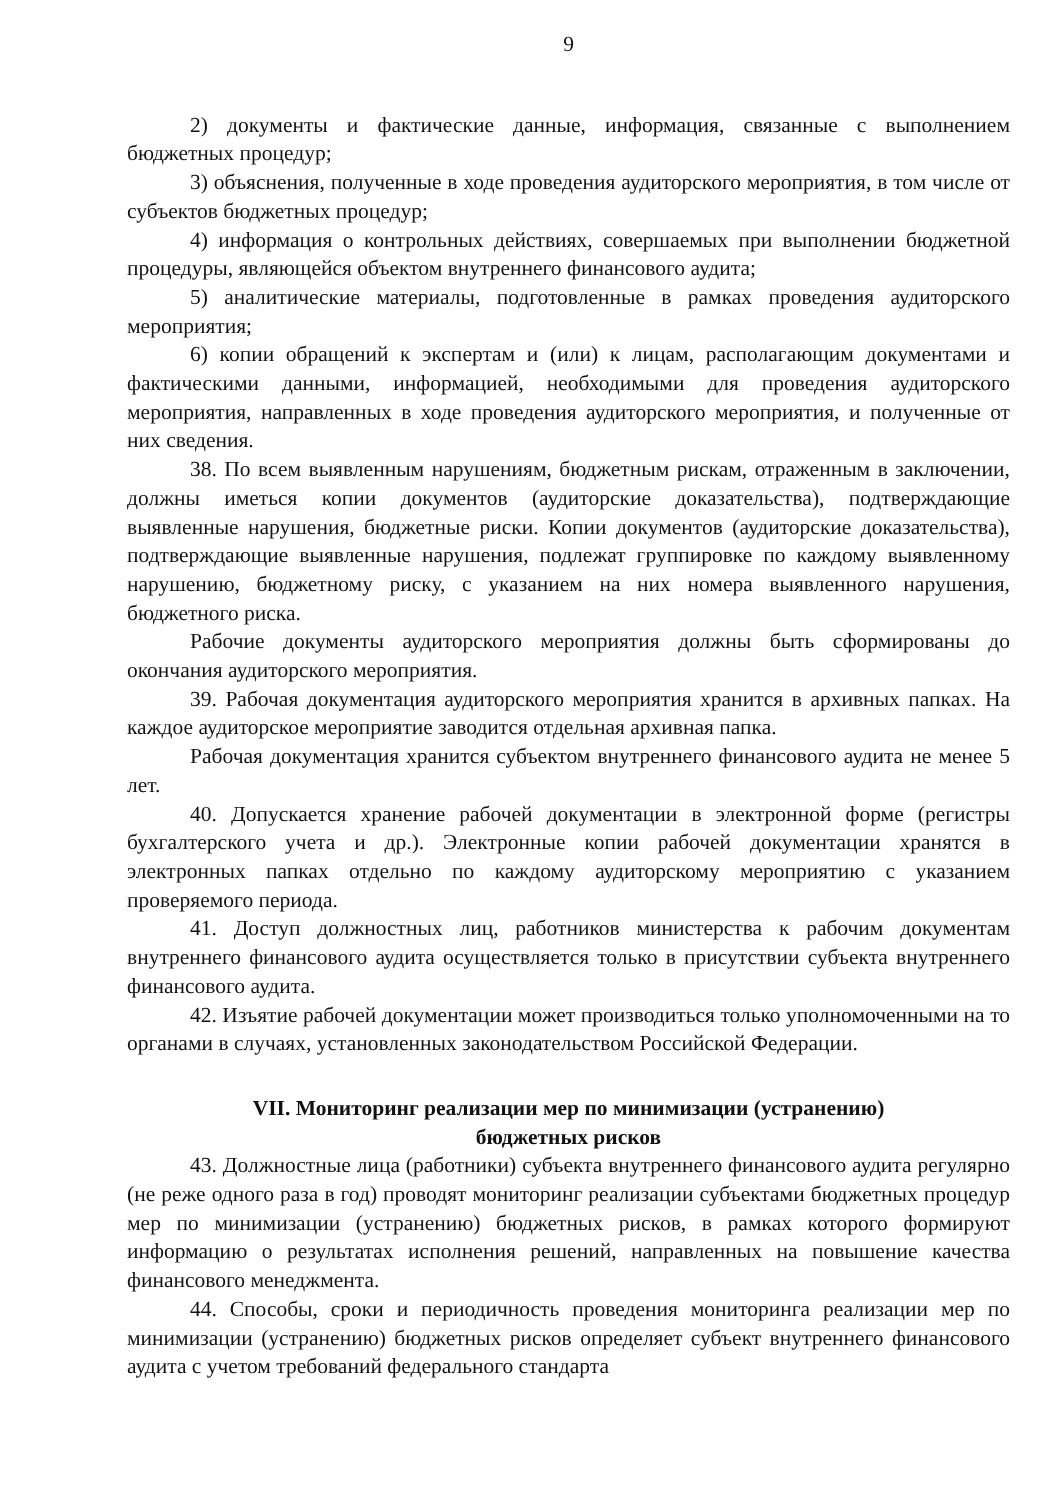9
2) документы и фактические данные, информация, связанные с выполнением бюджетных процедур;
3) объяснения, полученные в ходе проведения аудиторского мероприятия, в том числе от субъектов бюджетных процедур;
4) информация о контрольных действиях, совершаемых при выполнении бюджетной процедуры, являющейся объектом внутреннего финансового аудита;
5) аналитические материалы, подготовленные в рамках проведения аудиторского мероприятия;
6) копии обращений к экспертам и (или) к лицам, располагающим документами и фактическими данными, информацией, необходимыми для проведения аудиторского мероприятия, направленных в ходе проведения аудиторского мероприятия, и полученные от них сведения.
38. По всем выявленным нарушениям, бюджетным рискам, отраженным в заключении, должны иметься копии документов (аудиторские доказательства), подтверждающие выявленные нарушения, бюджетные риски. Копии документов (аудиторские доказательства), подтверждающие выявленные нарушения, подлежат группировке по каждому выявленному нарушению, бюджетному риску, с указанием на них номера выявленного нарушения, бюджетного риска.
Рабочие документы аудиторского мероприятия должны быть сформированы до окончания аудиторского мероприятия.
39. Рабочая документация аудиторского мероприятия хранится в архивных папках. На каждое аудиторское мероприятие заводится отдельная архивная папка.
Рабочая документация хранится субъектом внутреннего финансового аудита не менее 5 лет.
40. Допускается хранение рабочей документации в электронной форме (регистры бухгалтерского учета и др.). Электронные копии рабочей документации хранятся в электронных папках отдельно по каждому аудиторскому мероприятию с указанием проверяемого периода.
41. Доступ должностных лиц, работников министерства к рабочим документам внутреннего финансового аудита осуществляется только в присутствии субъекта внутреннего финансового аудита.
42. Изъятие рабочей документации может производиться только уполномоченными на то органами в случаях, установленных законодательством Российской Федерации.
VII. Мониторинг реализации мер по минимизации (устранению)
бюджетных рисков
43. Должностные лица (работники) субъекта внутреннего финансового аудита регулярно (не реже одного раза в год) проводят мониторинг реализации субъектами бюджетных процедур мер по минимизации (устранению) бюджетных рисков, в рамках которого формируют информацию о результатах исполнения решений, направленных на повышение качества финансового менеджмента.
44. Способы, сроки и периодичность проведения мониторинга реализации мер по минимизации (устранению) бюджетных рисков определяет субъект внутреннего финансового аудита с учетом требований федерального стандарта